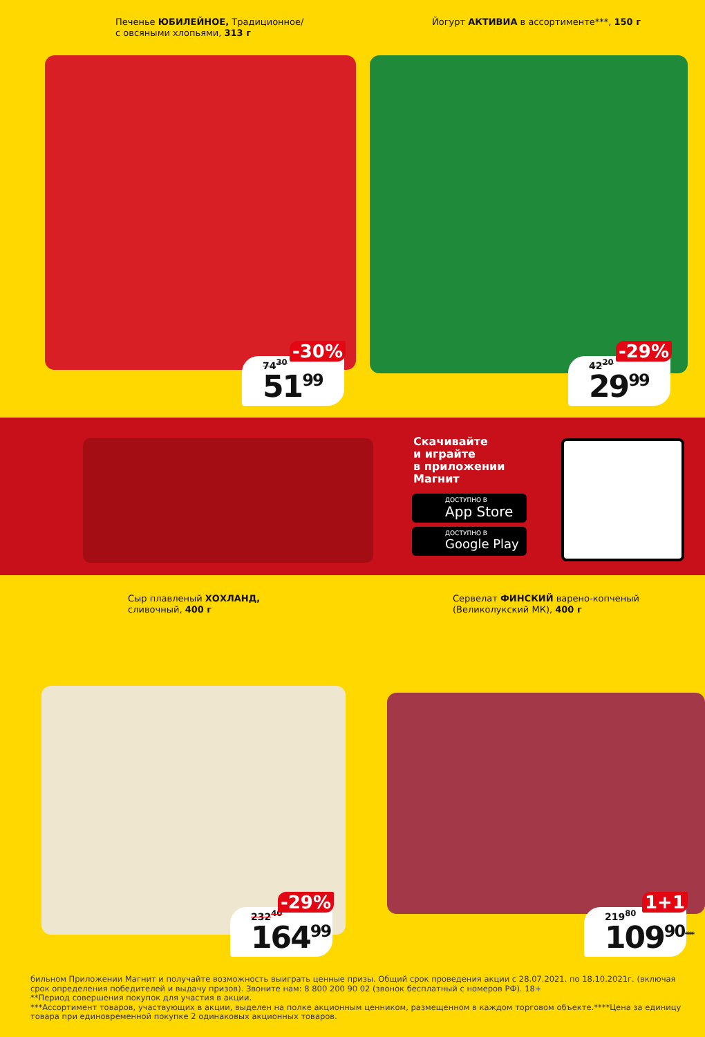Печенье ЮБИЛЕЙНОЕ, Традиционное/
с овсяными хлопьями, 313 г
74<sup>30</sup>
51<sup>99</sup>
-30%
Йогурт АКТИВИА в ассортименте***, 150 г
42<sup>20</sup>
29<sup>99</sup>
-29%
Скачивайте
и играйте
в приложении
Магнит
ДОСТУПНО В
App Store
ДОСТУПНО В
Google Play
Сыр плавленый ХОХЛАНД,
сливочный, 400 г
232<sup>40</sup>
164<sup>99</sup>
-29%
Сервелат ФИНСКИЙ варено-копченый
(Великолукский МК), 400 г
219<sup>80</sup>
109<sup>90</sup><sup>****</sup>
1+1
бильном Приложении Магнит и получайте возможность выиграть ценные призы. Общий срок проведения акции с 28.07.2021. по 18.10.2021г. (включая срок определения победителей и выдачу призов). Звоните нам: 8 800 200 90 02 (звонок бесплатный с номеров РФ). 18+
**Период совершения покупок для участия в акции.
***Ассортимент товаров, участвующих в акции, выделен на полке акционным ценником, размещенном в каждом торговом объекте.****Цена за единицу товара при единовременной покупке 2 одинаковых акционных товаров.